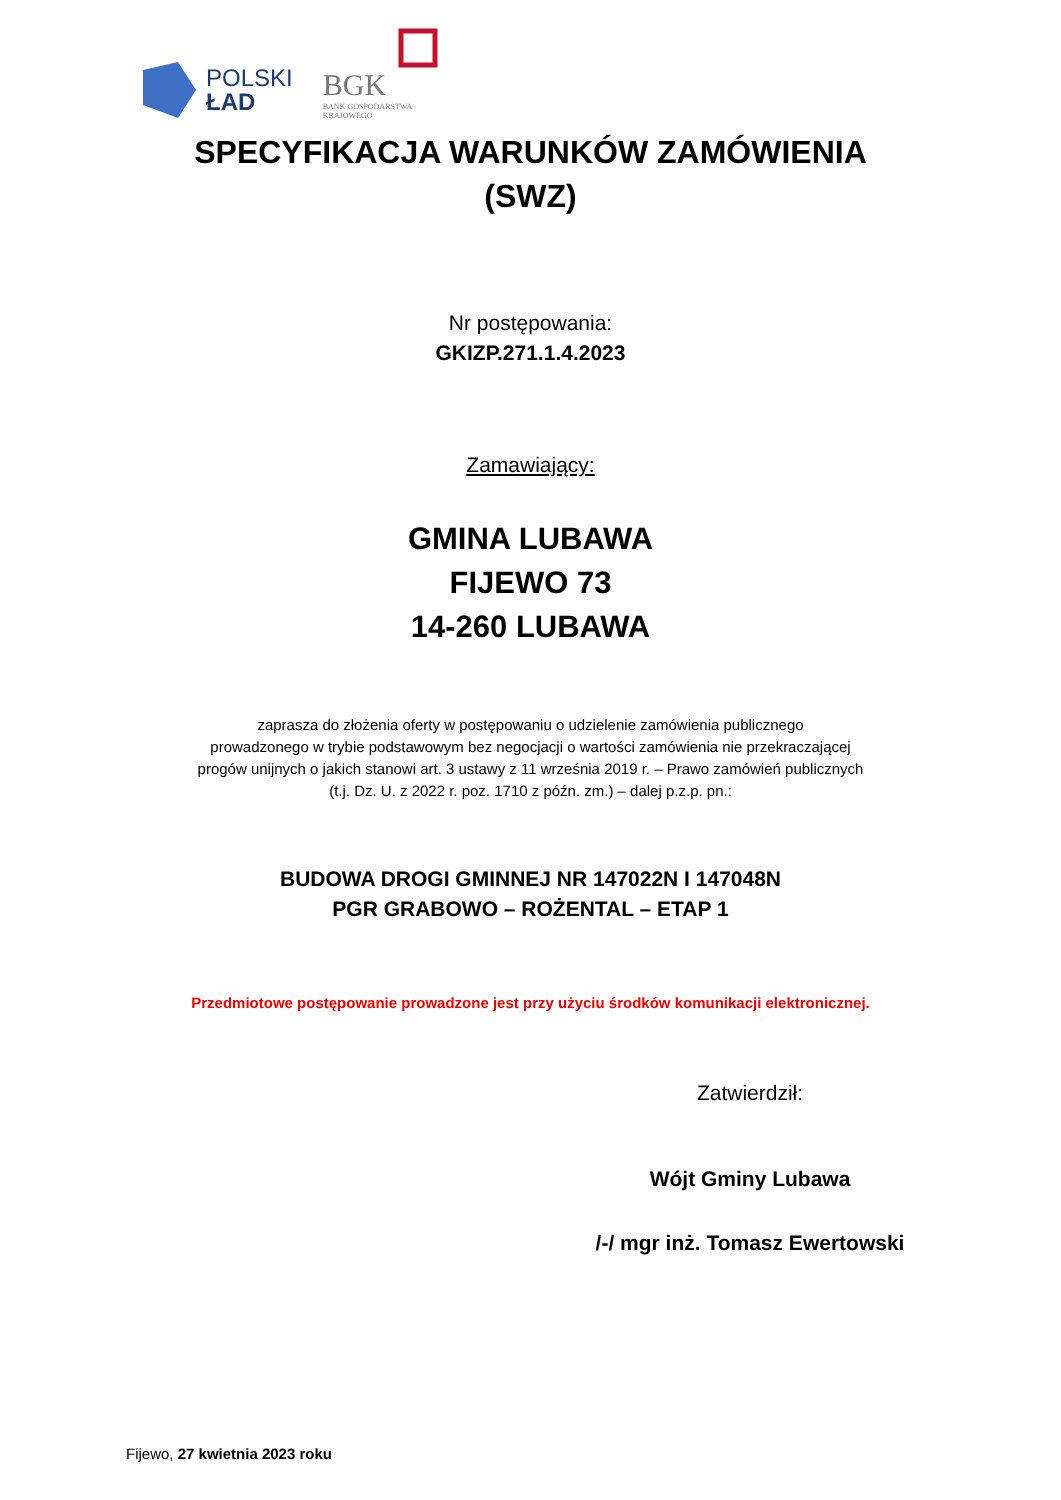POLSKI
ŁAD
BGK
BANK GOSPODARSTWA
KRAJOWEGO
SPECYFIKACJA WARUNKÓW ZAMÓWIENIA
(SWZ)
Nr postępowania:
GKIZP.271.1.4.2023
Zamawiający:
GMINA LUBAWA
FIJEWO 73
14-260 LUBAWA
zaprasza do złożenia oferty w postępowaniu o udzielenie zamówienia publicznego
prowadzonego w trybie podstawowym bez negocjacji o wartości zamówienia nie przekraczającej
progów unijnych o jakich stanowi art. 3 ustawy z 11 września 2019 r. – Prawo zamówień publicznych
(t.j. Dz. U. z 2022 r. poz. 1710 z późn. zm.) – dalej p.z.p. pn.:
BUDOWA DROGI GMINNEJ NR 147022N I 147048N
PGR GRABOWO – ROŻENTAL – ETAP 1
Przedmiotowe postępowanie prowadzone jest przy użyciu środków komunikacji elektronicznej.
Zatwierdził:
Wójt Gminy Lubawa
/-/ mgr inż. Tomasz Ewertowski
Fijewo, 27 kwietnia 2023 roku